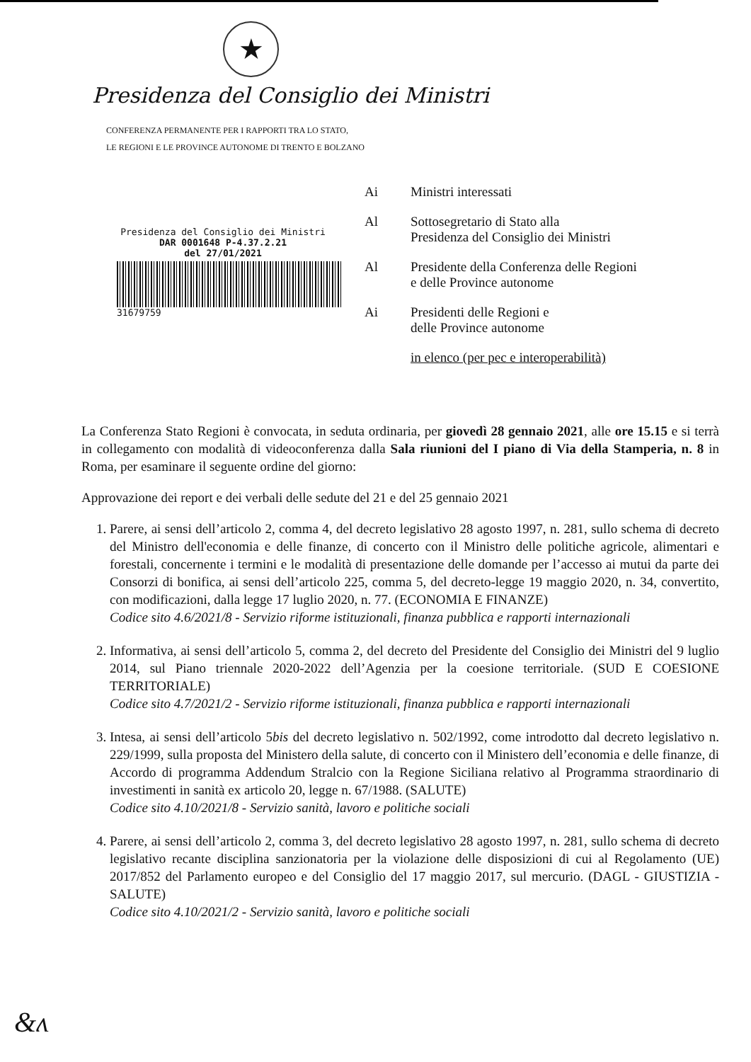★
Presidenza del Consiglio dei Ministri
CONFERENZA PERMANENTE PER I RAPPORTI TRA LO STATO,
LE REGIONI E LE PROVINCE AUTONOME DI TRENTO E BOLZANO
Presidenza del Consiglio dei Ministri
DAR 0001648 P-4.37.2.21
del 27/01/2021
31679759
Ai Ministri interessati
Al Sottosegretario di Stato alla
Presidenza del Consiglio dei Ministri
Al Presidente della Conferenza delle Regioni
e delle Province autonome
Ai Presidenti delle Regioni e
delle Province autonome
in elenco (per pec e interoperabilità)
La Conferenza Stato Regioni è convocata, in seduta ordinaria, per giovedì 28 gennaio 2021, alle ore 15.15 e si terrà in collegamento con modalità di videoconferenza dalla Sala riunioni del I piano di Via della Stamperia, n. 8 in Roma, per esaminare il seguente ordine del giorno:
Approvazione dei report e dei verbali delle sedute del 21 e del 25 gennaio 2021
1. Parere, ai sensi dell’articolo 2, comma 4, del decreto legislativo 28 agosto 1997, n. 281, sullo schema di decreto del Ministro dell'economia e delle finanze, di concerto con il Ministro delle politiche agricole, alimentari e forestali, concernente i termini e le modalità di presentazione delle domande per l’accesso ai mutui da parte dei Consorzi di bonifica, ai sensi dell’articolo 225, comma 5, del decreto-legge 19 maggio 2020, n. 34, convertito, con modificazioni, dalla legge 17 luglio 2020, n. 77. (ECONOMIA E FINANZE)
Codice sito 4.6/2021/8 - Servizio riforme istituzionali, finanza pubblica e rapporti internazionali
2. Informativa, ai sensi dell’articolo 5, comma 2, del decreto del Presidente del Consiglio dei Ministri del 9 luglio 2014, sul Piano triennale 2020-2022 dell’Agenzia per la coesione territoriale. (SUD E COESIONE TERRITORIALE)
Codice sito 4.7/2021/2 - Servizio riforme istituzionali, finanza pubblica e rapporti internazionali
3. Intesa, ai sensi dell’articolo 5bis del decreto legislativo n. 502/1992, come introdotto dal decreto legislativo n. 229/1999, sulla proposta del Ministero della salute, di concerto con il Ministero dell’economia e delle finanze, di Accordo di programma Addendum Stralcio con la Regione Siciliana relativo al Programma straordinario di investimenti in sanità ex articolo 20, legge n. 67/1988. (SALUTE)
Codice sito 4.10/2021/8 - Servizio sanità, lavoro e politiche sociali
4. Parere, ai sensi dell’articolo 2, comma 3, del decreto legislativo 28 agosto 1997, n. 281, sullo schema di decreto legislativo recante disciplina sanzionatoria per la violazione delle disposizioni di cui al Regolamento (UE) 2017/852 del Parlamento europeo e del Consiglio del 17 maggio 2017, sul mercurio. (DAGL - GIUSTIZIA -SALUTE)
Codice sito 4.10/2021/2 - Servizio sanità, lavoro e politiche sociali
&ʌ